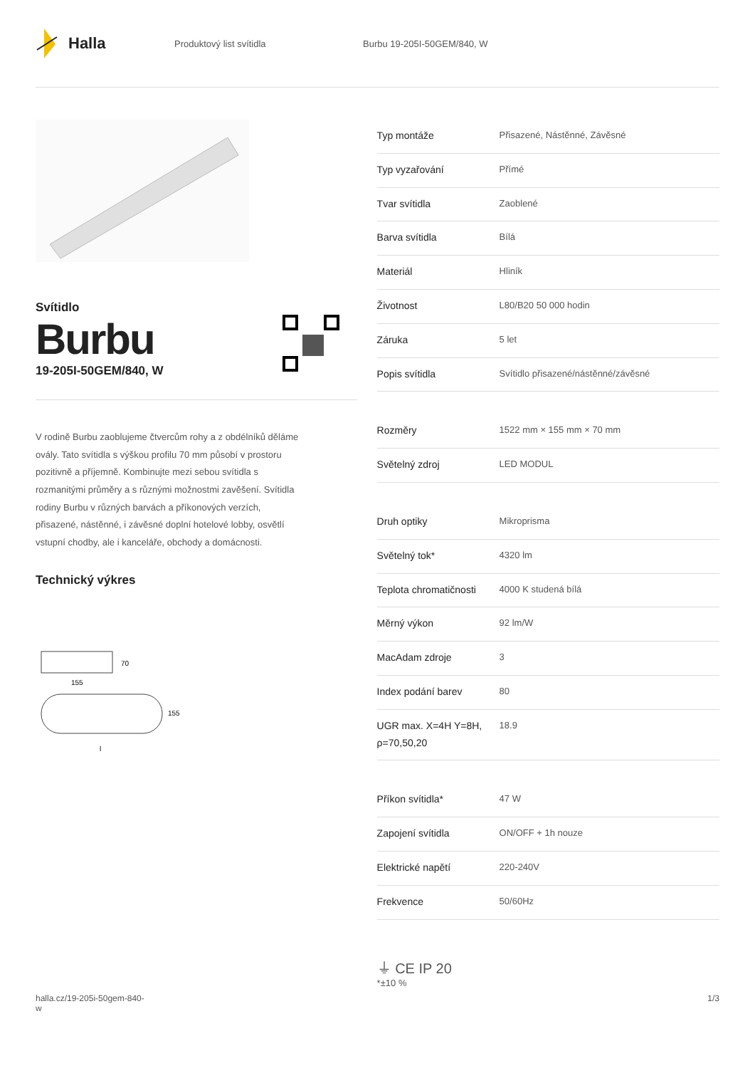Halla
Produktový list svítidla Burbu 19-205I-50GEM/840, W
Svítidlo
Burbu
19-205I-50GEM/840, W
V rodině Burbu zaoblujeme čtvercům rohy a z obdélníků děláme ovály. Tato svítidla s výškou profilu 70 mm působí v prostoru pozitivně a příjemně. Kombinujte mezi sebou svítidla s rozmanitými průměry a s různými možnostmi zavěšení. Svítidla rodiny Burbu v různých barvách a příkonových verzích, přisazené, nástěnné, i závěsné doplní hotelové lobby, osvětlí vstupní chodby, ale i kanceláře, obchody a domácnosti.
Technický výkres
70
155
155
l
| Typ montáže | Přisazené, Nástěnné, Závěsné |
| Typ vyzařování | Přímé |
| Tvar svítidla | Zaoblené |
| Barva svítidla | Bílá |
| Materiál | Hliník |
| Životnost | L80/B20 50 000 hodin |
| Záruka | 5 let |
| Popis svítidla | Svítidlo přisazené/nástěnné/závěsné |
| Rozměry | 1522 mm × 155 mm × 70 mm |
| Světelný zdroj | LED MODUL |
| Druh optiky | Mikroprisma |
| Světelný tok* | 4320 lm |
| Teplota chromatičnosti | 4000 K studená bílá |
| Měrný výkon | 92 lm/W |
| MacAdam zdroje | 3 |
| Index podání barev | 80 |
| UGR max. X=4H Y=8H, ρ=70,50,20 | 18.9 |
| Příkon svítidla* | 47 W |
| Zapojení svítidla | ON/OFF + 1h nouze |
| Elektrické napětí | 220-240V |
| Frekvence | 50/60Hz |
⏚ CE IP 20
*±10 %
halla.cz/19-205i-50gem-840-
w 1/3